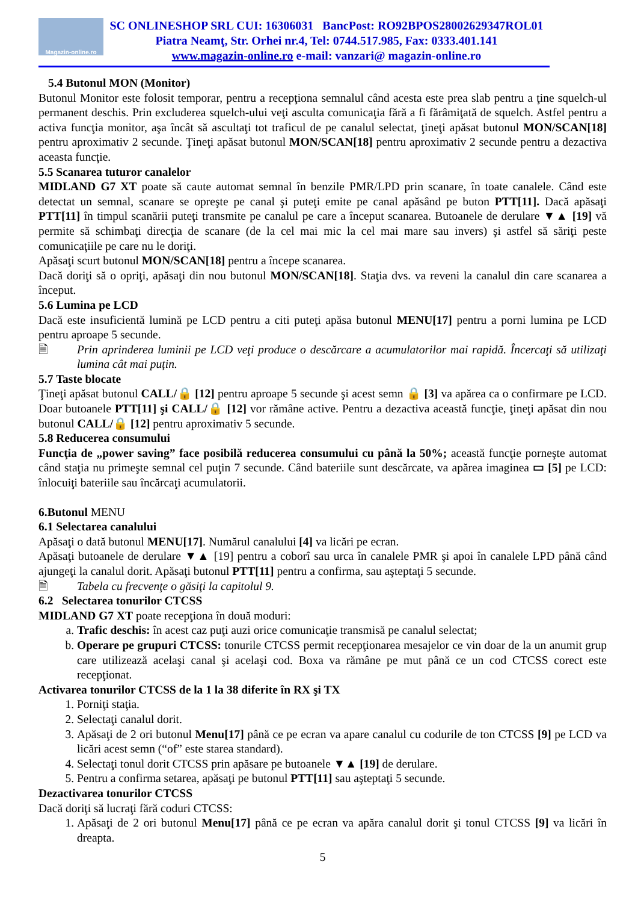Magazin-online.ro
SC ONLINESHOP SRL CUI: 16306031 BancPost: RO92BPOS28002629347ROL01
Piatra Neamţ, Str. Orhei nr.4, Tel: 0744.517.985, Fax: 0333.401.141
www.magazin-online.ro e-mail: vanzari@ magazin-online.ro
5.4 Butonul MON (Monitor)
Butonul Monitor este folosit temporar, pentru a recepţiona semnalul când acesta este prea slab pentru a ţine squelch-ul permanent deschis. Prin excluderea squelch-ului veţi asculta comunicaţia fără a fi fărâmiţată de squelch. Astfel pentru a activa funcţia monitor, aşa încât să ascultaţi tot traficul de pe canalul selectat, ţineţi apăsat butonul MON/SCAN[18] pentru aproximativ 2 secunde. Ţineţi apăsat butonul MON/SCAN[18] pentru aproximativ 2 secunde pentru a dezactiva aceasta funcţie.
5.5 Scanarea tuturor canalelor
MIDLAND G7 XT poate să caute automat semnal în benzile PMR/LPD prin scanare, în toate canalele. Când este detectat un semnal, scanare se opreşte pe canal şi puteţi emite pe canal apăsând pe buton PTT[11]. Dacă apăsaţi PTT[11] în timpul scanării puteţi transmite pe canalul pe care a început scanarea. Butoanele de derulare ▼▲ [19] vă permite să schimbaţi direcţia de scanare (de la cel mai mic la cel mai mare sau invers) şi astfel să săriţi peste comunicaţiile pe care nu le doriţi.
Apăsaţi scurt butonul MON/SCAN[18] pentru a începe scanarea.
Dacă doriţi să o opriţi, apăsaţi din nou butonul MON/SCAN[18]. Staţia dvs. va reveni la canalul din care scanarea a început.
5.6 Lumina pe LCD
Dacă este insuficientă lumină pe LCD pentru a citi puteţi apăsa butonul MENU[17] pentru a porni lumina pe LCD pentru aproape 5 secunde.
🗎 Prin aprinderea luminii pe LCD veţi produce o descărcare a acumulatorilor mai rapidă. Încercaţi să utilizaţi lumina cât mai puţin.
5.7 Taste blocate
Ţineţi apăsat butonul CALL/🔒 [12] pentru aproape 5 secunde şi acest semn 🔒 [3] va apărea ca o confirmare pe LCD. Doar butoanele PTT[11] şi CALL/🔒 [12] vor rămâne active. Pentru a dezactiva această funcţie, ţineţi apăsat din nou butonul CALL/🔒 [12] pentru aproximativ 5 secunde.
5.8 Reducerea consumului
Funcţia de „power saving” face posibilă reducerea consumului cu până la 50%; această funcţie porneşte automat când staţia nu primeşte semnal cel puţin 7 secunde. Când bateriile sunt descărcate, va apărea imaginea ▭ [5] pe LCD: înlocuiţi bateriile sau încărcaţi acumulatorii.
6.Butonul MENU
6.1 Selectarea canalului
Apăsaţi o dată butonul MENU[17]. Numărul canalului [4] va licări pe ecran.
Apăsaţi butoanele de derulare ▼▲ [19] pentru a coborî sau urca în canalele PMR şi apoi în canalele LPD până când ajungeţi la canalul dorit. Apăsaţi butonul PTT[11] pentru a confirma, sau aşteptaţi 5 secunde.
🗎 Tabela cu frecvenţe o găsiţi la capitolul 9.
6.2 Selectarea tonurilor CTCSS
MIDLAND G7 XT poate recepţiona în două moduri:
a. Trafic deschis: în acest caz puţi auzi orice comunicaţie transmisă pe canalul selectat;
b. Operare pe grupuri CTCSS: tonurile CTCSS permit recepţionarea mesajelor ce vin doar de la un anumit grup care utilizează acelaşi canal şi acelaşi cod. Boxa va rămâne pe mut până ce un cod CTCSS corect este recepţionat.
Activarea tonurilor CTCSS de la 1 la 38 diferite în RX şi TX
1. Porniţi staţia.
2. Selectaţi canalul dorit.
3. Apăsaţi de 2 ori butonul Menu[17] până ce pe ecran va apare canalul cu codurile de ton CTCSS [9] pe LCD va licări acest semn (“of” este starea standard).
4. Selectaţi tonul dorit CTCSS prin apăsare pe butoanele ▼▲ [19] de derulare.
5. Pentru a confirma setarea, apăsaţi pe butonul PTT[11] sau aşteptaţi 5 secunde.
Dezactivarea tonurilor CTCSS
Dacă doriţi să lucraţi fără coduri CTCSS:
1. Apăsaţi de 2 ori butonul Menu[17] până ce pe ecran va apăra canalul dorit şi tonul CTCSS [9] va licări în dreapta.
5